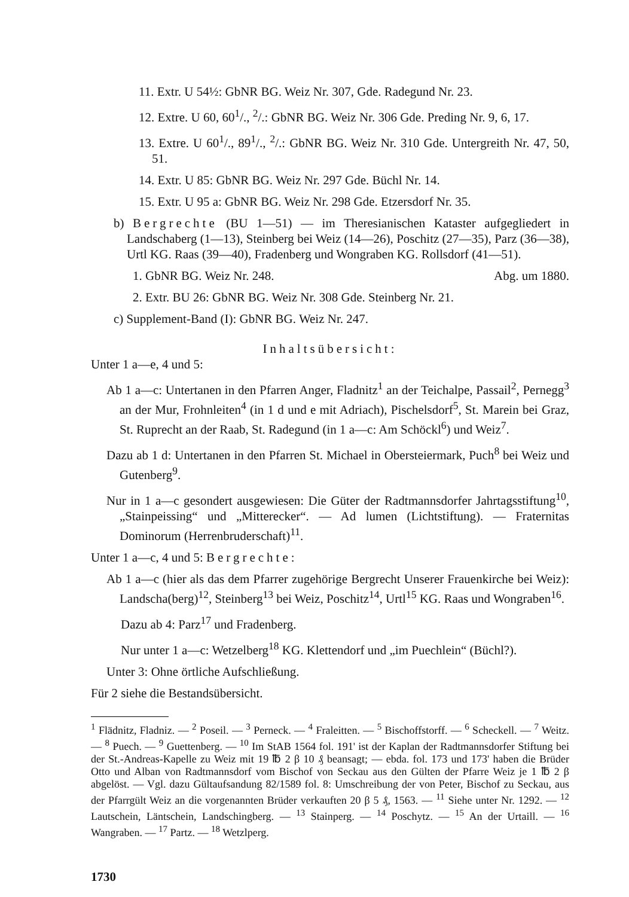11. Extr. U 54½: GbNR BG. Weiz Nr. 307, Gde. Radegund Nr. 23.
12. Extre. U 60, 60<sup>1</sup>/., <sup>2</sup>/.: GbNR BG. Weiz Nr. 306 Gde. Preding Nr. 9, 6, 17.
13. Extre. U 60<sup>1</sup>/., 89<sup>1</sup>/., <sup>2</sup>/.: GbNR BG. Weiz Nr. 310 Gde. Untergreith Nr. 47, 50, 51.
14. Extr. U 85: GbNR BG. Weiz Nr. 297 Gde. Büchl Nr. 14.
15. Extr. U 95 a: GbNR BG. Weiz Nr. 298 Gde. Etzersdorf Nr. 35.
b) Bergrechte (BU 1—51) — im Theresianischen Kataster aufgegliedert in Landschaberg (1—13), Steinberg bei Weiz (14—26), Poschitz (27—35), Parz (36—38), Urtl KG. Raas (39—40), Fradenberg und Wongraben KG. Rollsdorf (41—51).
1. GbNR BG. Weiz Nr. 248. Abg. um 1880.
2. Extr. BU 26: GbNR BG. Weiz Nr. 308 Gde. Steinberg Nr. 21.
c) Supplement-Band (I): GbNR BG. Weiz Nr. 247.
Inhaltsübersicht:
Unter 1 a—e, 4 und 5:
Ab 1 a—c: Untertanen in den Pfarren Anger, Fladnitz<sup>1</sup> an der Teichalpe, Passail<sup>2</sup>, Pernegg<sup>3</sup> an der Mur, Frohnleiten<sup>4</sup> (in 1 d und e mit Adriach), Pischelsdorf<sup>5</sup>, St. Marein bei Graz, St. Ruprecht an der Raab, St. Radegund (in 1 a—c: Am Schöckl<sup>6</sup>) und Weiz<sup>7</sup>.
Dazu ab 1 d: Untertanen in den Pfarren St. Michael in Obersteiermark, Puch<sup>8</sup> bei Weiz und Gutenberg<sup>9</sup>.
Nur in 1 a—c gesondert ausgewiesen: Die Güter der Radtmannsdorfer Jahrtagsstiftung<sup>10</sup>, „Stainpeissing“ und „Mitterecker“. — Ad lumen (Lichtstiftung). — Fraternitas Dominorum (Herrenbruderschaft)<sup>11</sup>.
Unter 1 a—c, 4 und 5: Bergrechte:
Ab 1 a—c (hier als das dem Pfarrer zugehörige Bergrecht Unserer Frauenkirche bei Weiz): Landscha(berg)<sup>12</sup>, Steinberg<sup>13</sup> bei Weiz, Poschitz<sup>14</sup>, Urtl<sup>15</sup> KG. Raas und Wongraben<sup>16</sup>.
Dazu ab 4: Parz<sup>17</sup> und Fradenberg.
Nur unter 1 a—c: Wetzelberg<sup>18</sup> KG. Klettendorf und „im Puechlein“ (Büchl?).
Unter 3: Ohne örtliche Aufschließung.
Für 2 siehe die Bestandsübersicht.
<sup>1</sup> Flädnitz, Fladniz. — <sup>2</sup> Poseil. — <sup>3</sup> Perneck. — <sup>4</sup> Fraleitten. — <sup>5</sup> Bischoffstorff. — <sup>6</sup> Scheckell. — <sup>7</sup> Weitz. — <sup>8</sup> Puech. — <sup>9</sup> Guettenberg. — <sup>10</sup> Im StAB 1564 fol. 191' ist der Kaplan der Radtmannsdorfer Stiftung bei der St.-Andreas-Kapelle zu Weiz mit 19 ℔ 2 β 10 ₰ beansagt; — ebda. fol. 173 und 173' haben die Brüder Otto und Alban von Radtmannsdorf vom Bischof von Seckau aus den Gülten der Pfarre Weiz je 1 ℔ 2 β abgelöst. — Vgl. dazu Gültaufsandung 82/1589 fol. 8: Umschreibung der von Peter, Bischof zu Seckau, aus der Pfarrgült Weiz an die vorgenannten Brüder verkauften 20 β 5 ₰, 1563. — <sup>11</sup> Siehe unter Nr. 1292. — <sup>12</sup> Lautschein, Läntschein, Landschingberg. — <sup>13</sup> Stainperg. — <sup>14</sup> Poschytz. — <sup>15</sup> An der Urtaill. — <sup>16</sup> Wangraben. — <sup>17</sup> Partz. — <sup>18</sup> Wetzlperg.
1730